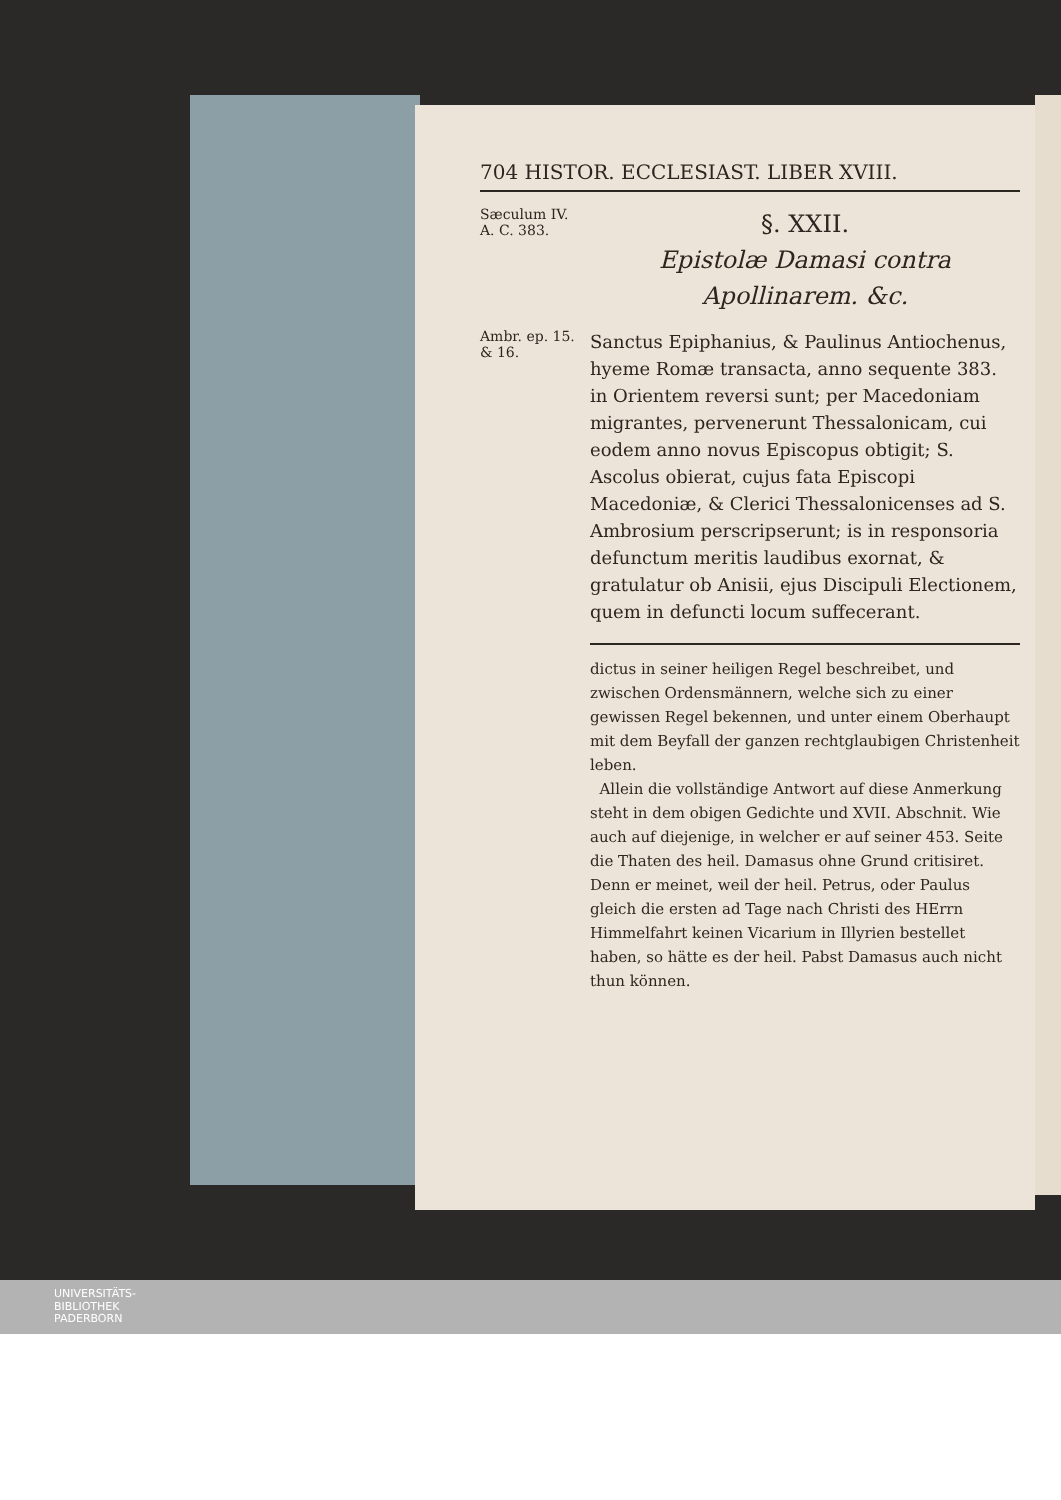704 HISTOR. ECCLESIAST. LIBER XVIII.
Sæculum IV.
A. C. 383.
§. XXII.
Epistolæ Damasi contra Apollinarem. &c.
Ambr. ep. 15. & 16.
Sanctus Epiphanius, & Paulinus Antiochenus, hyeme Romæ transacta, anno sequente 383. in Orientem reversi sunt; per Macedoniam migrantes, pervenerunt Thessalonicam, cui eodem anno novus Episcopus obtigit; S. Ascolus obierat, cujus fata Episcopi Macedoniæ, & Clerici Thessalonicenses ad S. Ambrosium perscripserunt; is in responsoria defunctum meritis laudibus exornat, & gratulatur ob Anisii, ejus Discipuli Electionem, quem in defuncti locum suffecerant.
dictus in seiner heiligen Regel beschreibet, und zwischen Ordensmännern, welche sich zu einer gewissen Regel bekennen, und unter einem Oberhaupt mit dem Beyfall der ganzen rechtglaubigen Christenheit leben.
Allein die vollständige Antwort auf diese Anmerkung steht in dem obigen Gedichte und XVII. Abschnit. Wie auch auf diejenige, in welcher er auf seiner 453. Seite die Thaten des heil. Damasus ohne Grund critisiret. Denn er meinet, weil der heil. Petrus, oder Paulus gleich die ersten ad Tage nach Christi des HErrn Himmelfahrt keinen Vicarium in Illyrien bestellet haben, so hätte es der heil. Pabst Damasus auch nicht thun können.
UNIVERSITÄTS-
BIBLIOTHEK
PADERBORN